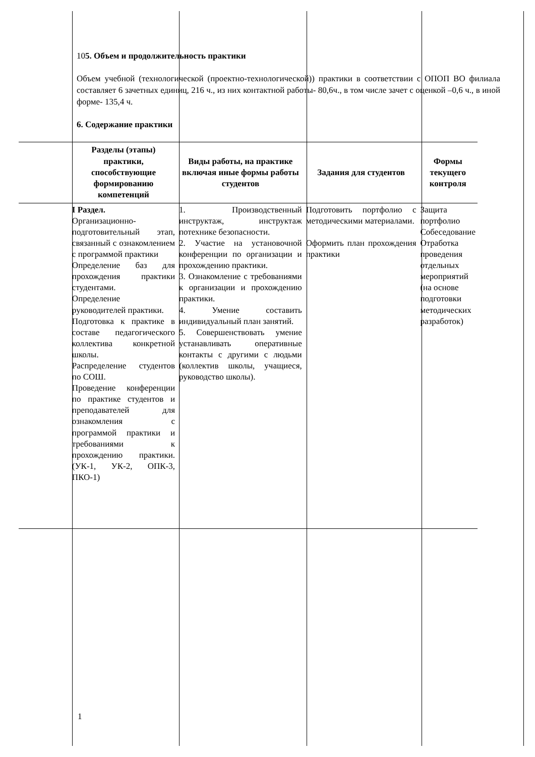105. Объем и продолжительность практики
Объем учебной (технологической (проектно-технологической)) практики в соответствии с ОПОП ВО филиала составляет 6 зачетных единиц, 216 ч., из них контактной работы- 80,6ч., в том числе зачет с оценкой –0,6 ч., в иной форме- 135,4 ч.
6. Содержание практики
| | Разделы (этапы) практики, способствующие формированию компетенций | Виды работы, на практике включая иные формы работы студентов | Задания для студентов | Формы текущего контроля |
| --- | --- | --- | --- | --- |
| | I Раздел. Организационно-подготовительный этап, связанный с ознакомлением с программой практики Определение баз для прохождения практики студентами. Определение руководителей практики. Подготовка к практике в составе педагогического коллектива конкретной школы. Распределение студентов по СОШ. Проведение конференции по практике студентов и преподавателей для ознакомления с программой практики и требованиями к прохождению практики. (УК-1, УК-2, ОПК-3, ПКО-1) | 1. Производственный инструктаж, инструктаж потехнике безопасности. 2. Участие на установочной конференции по организации и прохождению практики. 3. Ознакомление с требованиями к организации и прохождению практики. 4. Умение составить индивидуальный план занятий. 5. Совершенствовать умение устанавливать оперативные контакты с другими с людьми (коллектив школы, учащиеся, руководство школы). | Подготовить портфолио с методическими материалами. Оформить план прохождения практики | Защита портфолио Собеседование Отработка проведения отдельных мероприятий (на основе подготовки методических разработок) |
1